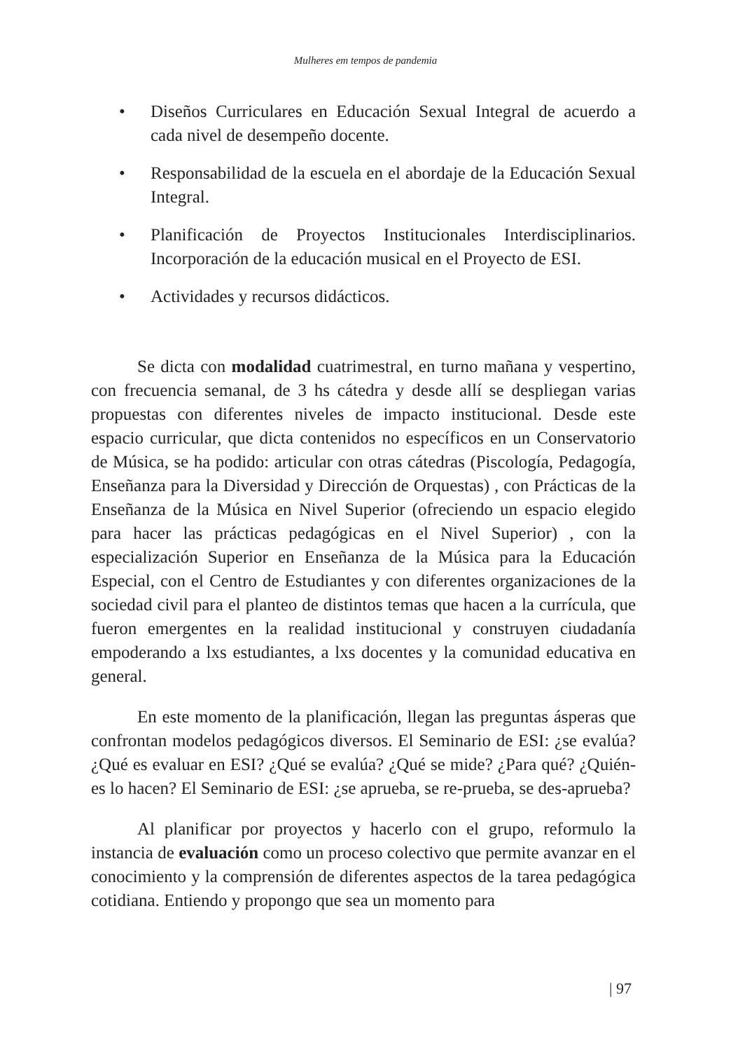Mulheres em tempos de pandemia
• Diseños Curriculares en Educación Sexual Integral de acuerdo a cada nivel de desempeño docente.
• Responsabilidad de la escuela en el abordaje de la Educación Sexual Integral.
• Planificación de Proyectos Institucionales Interdisciplinarios. Incorporación de la educación musical en el Proyecto de ESI.
• Actividades y recursos didácticos.
Se dicta con modalidad cuatrimestral, en turno mañana y vespertino, con frecuencia semanal, de 3 hs cátedra y desde allí se despliegan varias propuestas con diferentes niveles de impacto institucional. Desde este espacio curricular, que dicta contenidos no específicos en un Conservatorio de Música, se ha podido: articular con otras cátedras (Piscología, Pedagogía, Enseñanza para la Diversidad y Dirección de Orquestas) , con Prácticas de la Enseñanza de la Música en Nivel Superior (ofreciendo un espacio elegido para hacer las prácticas pedagógicas en el Nivel Superior) , con la especialización Superior en Enseñanza de la Música para la Educación Especial, con el Centro de Estudiantes y con diferentes organizaciones de la sociedad civil para el planteo de distintos temas que hacen a la currícula, que fueron emergentes en la realidad institucional y construyen ciudadanía empoderando a lxs estudiantes, a lxs docentes y la comunidad educativa en general.
En este momento de la planificación, llegan las preguntas ásperas que confrontan modelos pedagógicos diversos. El Seminario de ESI: ¿se evalúa? ¿Qué es evaluar en ESI? ¿Qué se evalúa? ¿Qué se mide? ¿Para qué? ¿Quién-es lo hacen? El Seminario de ESI: ¿se aprueba, se re-prueba, se des-aprueba?
Al planificar por proyectos y hacerlo con el grupo, reformulo la instancia de evaluación como un proceso colectivo que permite avanzar en el conocimiento y la comprensión de diferentes aspectos de la tarea pedagógica cotidiana. Entiendo y propongo que sea un momento para
| 97